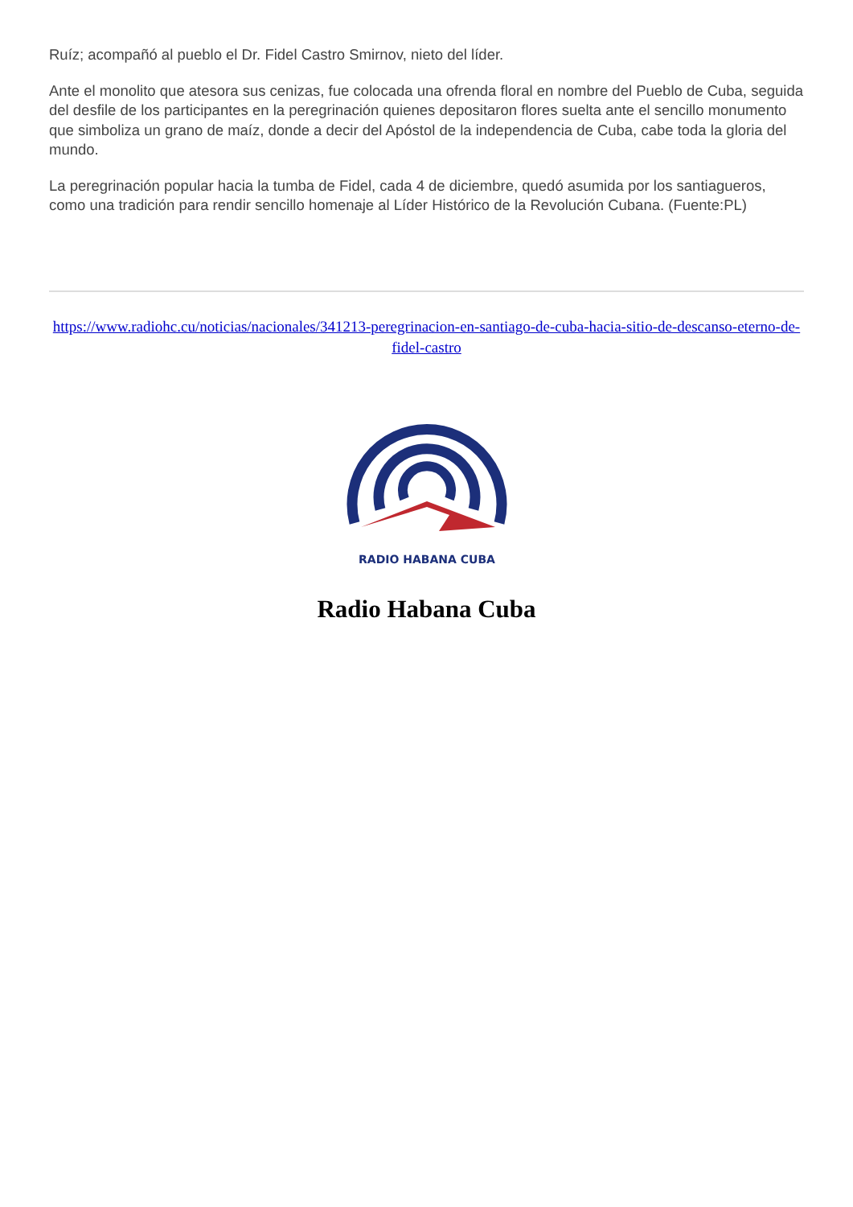Ruíz; acompañó al pueblo el Dr. Fidel Castro Smirnov, nieto del líder.
Ante el monolito que atesora sus cenizas, fue colocada una ofrenda floral en nombre del Pueblo de Cuba, seguida del desfile de los participantes en la peregrinación quienes depositaron flores suelta ante el sencillo monumento que simboliza un grano de maíz, donde a decir del Apóstol de la independencia de Cuba, cabe toda la gloria del mundo.
La peregrinación popular hacia la tumba de Fidel, cada 4 de diciembre, quedó asumida por los santiagueros, como una tradición para rendir sencillo homenaje al Líder Histórico de la Revolución Cubana. (Fuente:PL)
https://www.radiohc.cu/noticias/nacionales/341213-peregrinacion-en-santiago-de-cuba-hacia-sitio-de-descanso-eterno-de-fidel-castro
RADIO HABANA CUBA
Radio Habana Cuba